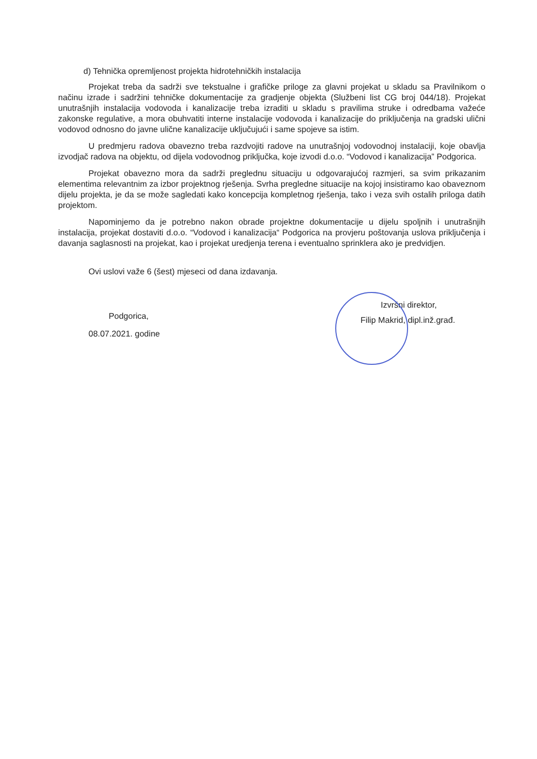d) Tehnička opremljenost projekta hidrotehničkih instalacija
Projekat treba da sadrži sve tekstualne i grafičke priloge za glavni projekat u skladu sa Pravilnikom o načinu izrade i sadržini tehničke dokumentacije za gradjenje objekta (Službeni list CG broj 044/18). Projekat unutrašnjih instalacija vodovoda i kanalizacije treba izraditi u skladu s pravilima struke i odredbama važeće zakonske regulative, a mora obuhvatiti interne instalacije vodovoda i kanalizacije do priključenja na gradski ulični vodovod odnosno do javne ulične kanalizacije uključujući i same spojeve sa istim.
U predmjeru radova obavezno treba razdvojiti radove na unutrašnjoj vodovodnoj instalaciji, koje obavlja izvodjač radova na objektu, od dijela vodovodnog priključka, koje izvodi d.o.o. “Vodovod i kanalizacija” Podgorica.
Projekat obavezno mora da sadrži preglednu situaciju u odgovarajućoj razmjeri, sa svim prikazanim elementima relevantnim za izbor projektnog rješenja. Svrha pregledne situacije na kojoj insistiramo kao obaveznom dijelu projekta, je da se može sagledati kako koncepcija kompletnog rješenja, tako i veza svih ostalih priloga datih projektom.
Napominjemo da je potrebno nakon obrade projektne dokumentacije u dijelu spoljnih i unutrašnjih instalacija, projekat dostaviti d.o.o. “Vodovod i kanalizacija“ Podgorica na provjeru poštovanja uslova priključenja i davanja saglasnosti na projekat, kao i projekat uredjenja terena i eventualno sprinklera ako je predvidjen.
Ovi uslovi važe 6 (šest) mjeseci od dana izdavanja.
Podgorica,
08.07.2021. godine
Izvršni direktor,
Filip Makrid, dipl.inž.građ.